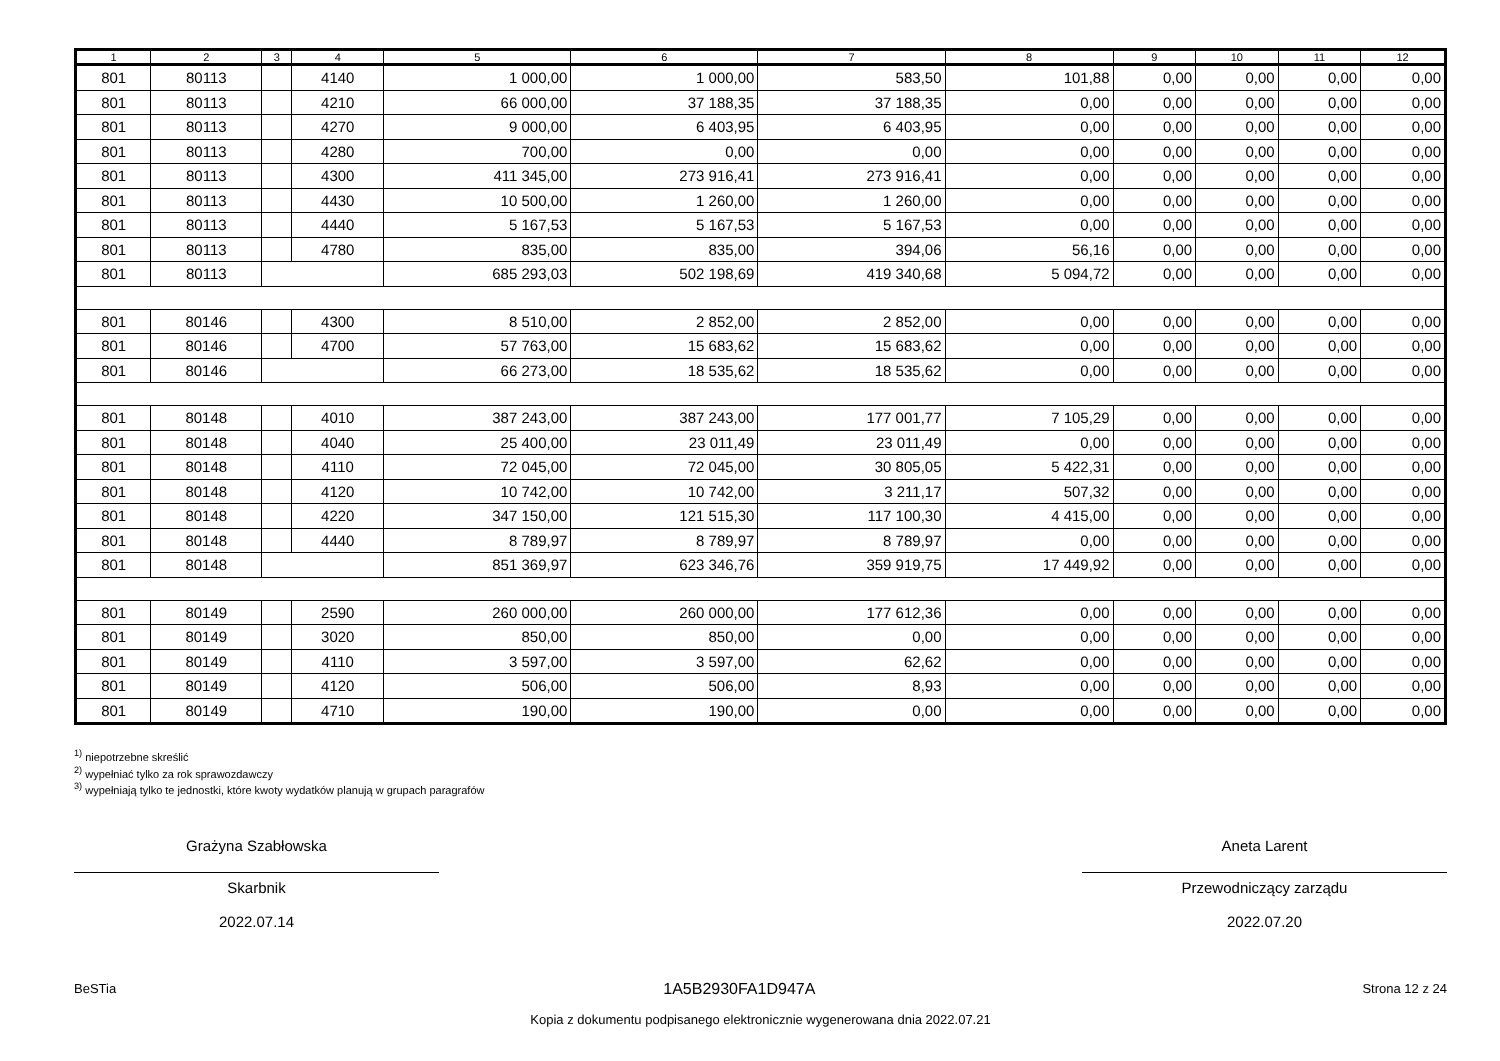| 1 | 2 | 3 | 4 | 5 | 6 | 7 | 8 | 9 | 10 | 11 | 12 |
| --- | --- | --- | --- | --- | --- | --- | --- | --- | --- | --- | --- |
| 801 | 80113 | | 4140 | 1 000,00 | 1 000,00 | 583,50 | 101,88 | 0,00 | 0,00 | 0,00 | 0,00 |
| 801 | 80113 | | 4210 | 66 000,00 | 37 188,35 | 37 188,35 | 0,00 | 0,00 | 0,00 | 0,00 | 0,00 |
| 801 | 80113 | | 4270 | 9 000,00 | 6 403,95 | 6 403,95 | 0,00 | 0,00 | 0,00 | 0,00 | 0,00 |
| 801 | 80113 | | 4280 | 700,00 | 0,00 | 0,00 | 0,00 | 0,00 | 0,00 | 0,00 | 0,00 |
| 801 | 80113 | | 4300 | 411 345,00 | 273 916,41 | 273 916,41 | 0,00 | 0,00 | 0,00 | 0,00 | 0,00 |
| 801 | 80113 | | 4430 | 10 500,00 | 1 260,00 | 1 260,00 | 0,00 | 0,00 | 0,00 | 0,00 | 0,00 |
| 801 | 80113 | | 4440 | 5 167,53 | 5 167,53 | 5 167,53 | 0,00 | 0,00 | 0,00 | 0,00 | 0,00 |
| 801 | 80113 | | 4780 | 835,00 | 835,00 | 394,06 | 56,16 | 0,00 | 0,00 | 0,00 | 0,00 |
| 801 | 80113 | | | 685 293,03 | 502 198,69 | 419 340,68 | 5 094,72 | 0,00 | 0,00 | 0,00 | 0,00 |
| 801 | 80146 | | 4300 | 8 510,00 | 2 852,00 | 2 852,00 | 0,00 | 0,00 | 0,00 | 0,00 | 0,00 |
| 801 | 80146 | | 4700 | 57 763,00 | 15 683,62 | 15 683,62 | 0,00 | 0,00 | 0,00 | 0,00 | 0,00 |
| 801 | 80146 | | | 66 273,00 | 18 535,62 | 18 535,62 | 0,00 | 0,00 | 0,00 | 0,00 | 0,00 |
| 801 | 80148 | | 4010 | 387 243,00 | 387 243,00 | 177 001,77 | 7 105,29 | 0,00 | 0,00 | 0,00 | 0,00 |
| 801 | 80148 | | 4040 | 25 400,00 | 23 011,49 | 23 011,49 | 0,00 | 0,00 | 0,00 | 0,00 | 0,00 |
| 801 | 80148 | | 4110 | 72 045,00 | 72 045,00 | 30 805,05 | 5 422,31 | 0,00 | 0,00 | 0,00 | 0,00 |
| 801 | 80148 | | 4120 | 10 742,00 | 10 742,00 | 3 211,17 | 507,32 | 0,00 | 0,00 | 0,00 | 0,00 |
| 801 | 80148 | | 4220 | 347 150,00 | 121 515,30 | 117 100,30 | 4 415,00 | 0,00 | 0,00 | 0,00 | 0,00 |
| 801 | 80148 | | 4440 | 8 789,97 | 8 789,97 | 8 789,97 | 0,00 | 0,00 | 0,00 | 0,00 | 0,00 |
| 801 | 80148 | | | 851 369,97 | 623 346,76 | 359 919,75 | 17 449,92 | 0,00 | 0,00 | 0,00 | 0,00 |
| 801 | 80149 | | 2590 | 260 000,00 | 260 000,00 | 177 612,36 | 0,00 | 0,00 | 0,00 | 0,00 | 0,00 |
| 801 | 80149 | | 3020 | 850,00 | 850,00 | 0,00 | 0,00 | 0,00 | 0,00 | 0,00 | 0,00 |
| 801 | 80149 | | 4110 | 3 597,00 | 3 597,00 | 62,62 | 0,00 | 0,00 | 0,00 | 0,00 | 0,00 |
| 801 | 80149 | | 4120 | 506,00 | 506,00 | 8,93 | 0,00 | 0,00 | 0,00 | 0,00 | 0,00 |
| 801 | 80149 | | 4710 | 190,00 | 190,00 | 0,00 | 0,00 | 0,00 | 0,00 | 0,00 | 0,00 |
<sup>1)</sup> niepotrzebne skreślić
<sup>2)</sup> wypełniać tylko za rok sprawozdawczy
<sup>3)</sup> wypełniają tylko te jednostki, które kwoty wydatków planują w grupach paragrafów
Grażyna Szabłowska
Skarbnik
2022.07.14
Aneta Larent
Przewodniczący zarządu
2022.07.20
BeSTia 1A5B2930FA1D947A Strona 12 z 24
Kopia z dokumentu podpisanego elektronicznie wygenerowana dnia 2022.07.21